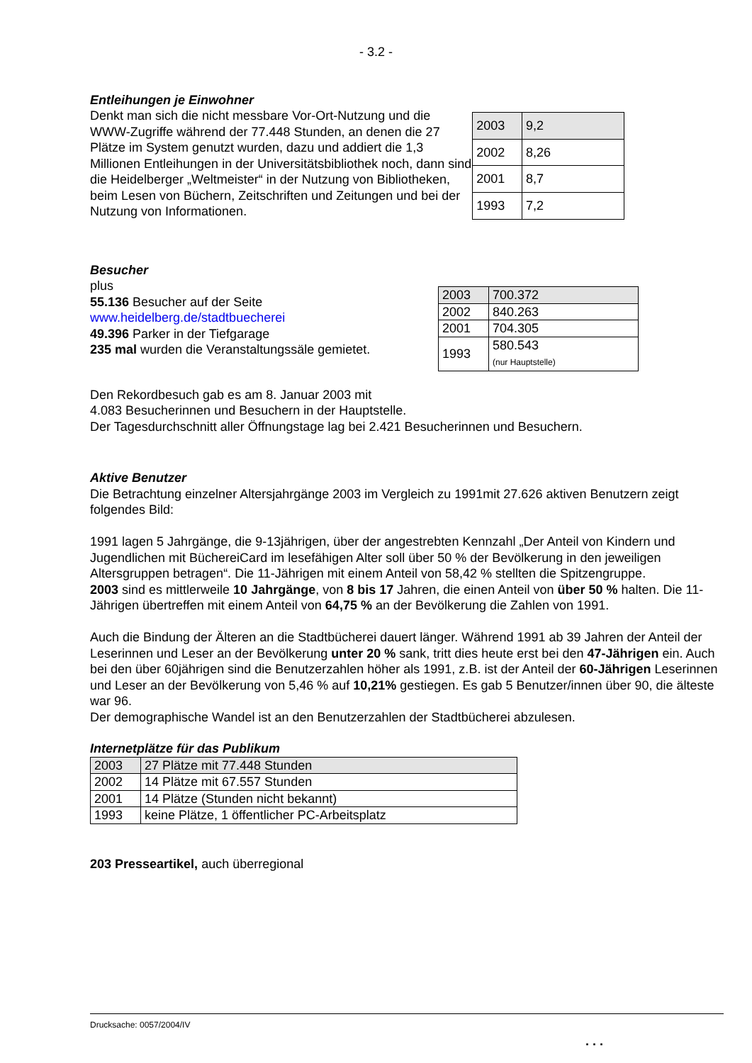- 3.2 -
Entleihungen je Einwohner
Denkt man sich die nicht messbare Vor-Ort-Nutzung und die WWW-Zugriffe während der 77.448 Stunden, an denen die 27 Plätze im System genutzt wurden, dazu und addiert die 1,3 Millionen Entleihungen in der Universitätsbibliothek noch, dann sind die Heidelberger „Weltmeister“ in der Nutzung von Bibliotheken, beim Lesen von Büchern, Zeitschriften und Zeitungen und bei der Nutzung von Informationen.
| 2003 | 9,2 |
| 2002 | 8,26 |
| 2001 | 8,7 |
| 1993 | 7,2 |
Besucher
plus
55.136 Besucher auf der Seite
www.heidelberg.de/stadtbuecherei
49.396 Parker in der Tiefgarage
235 mal wurden die Veranstaltungssäle gemietet.
| 2003 | 700.372 |
| 2002 | 840.263 |
| 2001 | 704.305 |
| 1993 | 580.543 (nur Hauptstelle) |
Den Rekordbesuch gab es am 8. Januar 2003 mit
4.083 Besucherinnen und Besuchern in der Hauptstelle.
Der Tagesdurchschnitt aller Öffnungstage lag bei 2.421 Besucherinnen und Besuchern.
Aktive Benutzer
Die Betrachtung einzelner Altersjahrgänge 2003 im Vergleich zu 1991mit 27.626 aktiven Benutzern zeigt folgendes Bild:
1991 lagen 5 Jahrgänge, die 9-13jährigen, über der angestrebten Kennzahl „Der Anteil von Kindern und Jugendlichen mit BüchereiCard im lesefähigen Alter soll über 50 % der Bevölkerung in den jeweiligen Altersgruppen betragen“. Die 11-Jährigen mit einem Anteil von 58,42 % stellten die Spitzengruppe.
2003 sind es mittlerweile 10 Jahrgänge, von 8 bis 17 Jahren, die einen Anteil von über 50 % halten. Die 11-Jährigen übertreffen mit einem Anteil von 64,75 % an der Bevölkerung die Zahlen von 1991.
Auch die Bindung der Älteren an die Stadtbücherei dauert länger. Während 1991 ab 39 Jahren der Anteil der Leserinnen und Leser an der Bevölkerung unter 20 % sank, tritt dies heute erst bei den 47-Jährigen ein. Auch bei den über 60jährigen sind die Benutzerzahlen höher als 1991, z.B. ist der Anteil der 60-Jährigen Leserinnen und Leser an der Bevölkerung von 5,46 % auf 10,21% gestiegen. Es gab 5 Benutzer/innen über 90, die älteste war 96.
Der demographische Wandel ist an den Benutzerzahlen der Stadtbücherei abzulesen.
Internetplätze für das Publikum
| 2003 | 27 Plätze mit 77.448 Stunden |
| 2002 | 14 Plätze mit 67.557 Stunden |
| 2001 | 14 Plätze (Stunden nicht bekannt) |
| 1993 | keine Plätze, 1 öffentlicher PC-Arbeitsplatz |
203 Presseartikel, auch überregional
Drucksache: 0057/2004/IV
. . .